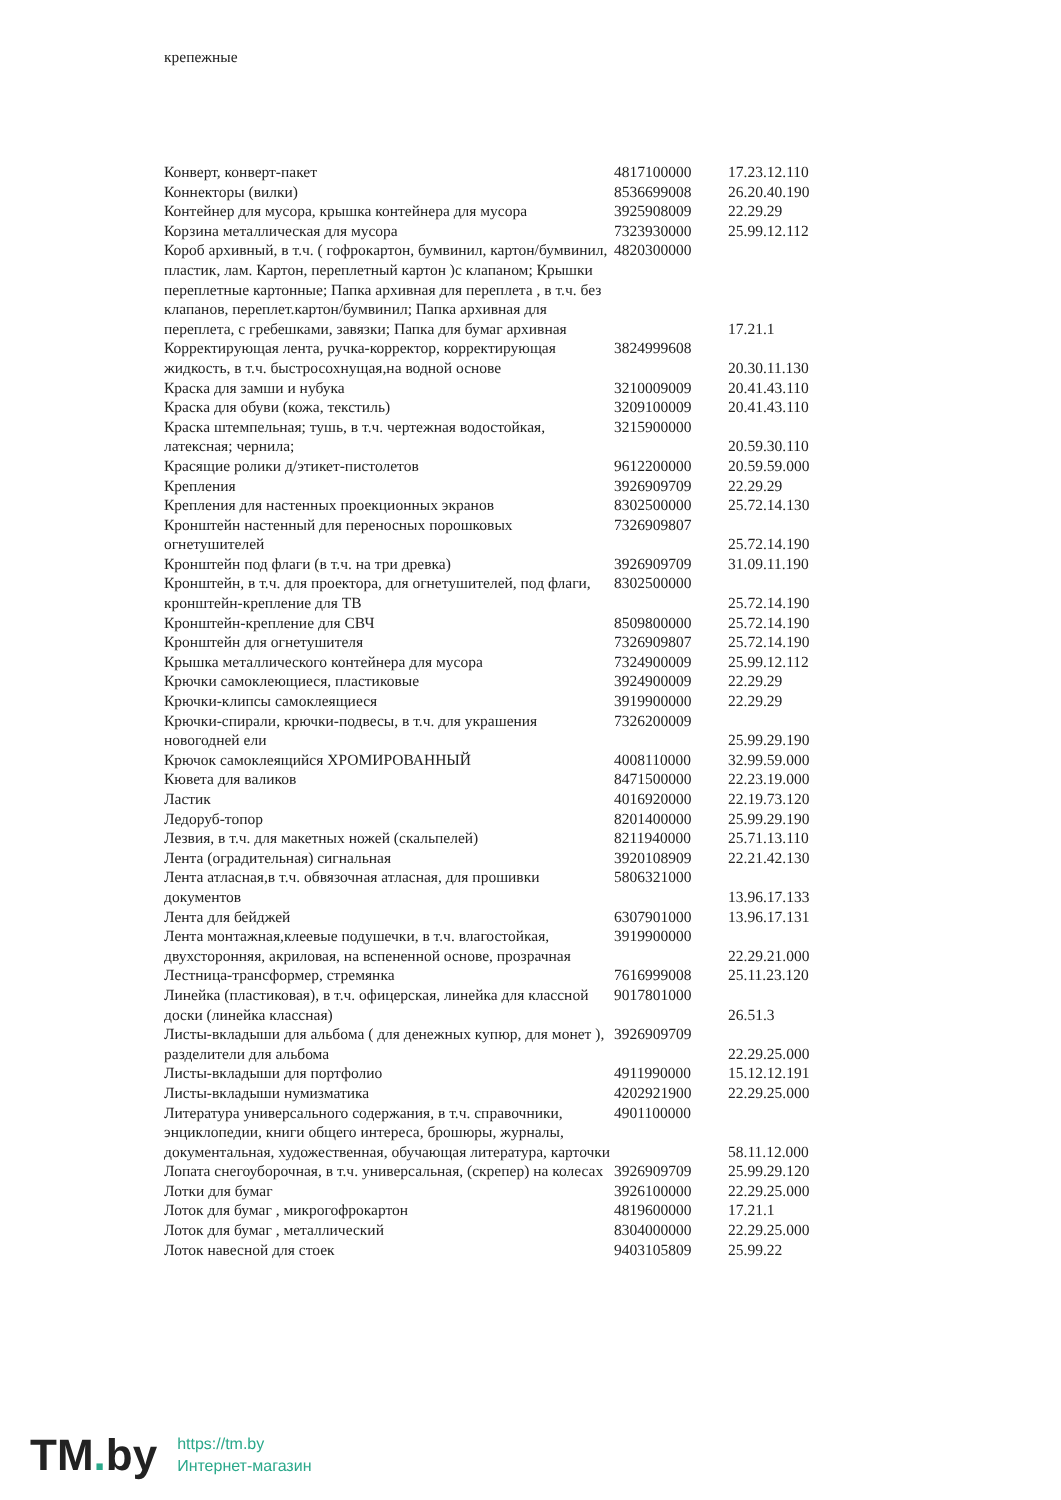крепежные
| Конверт, конверт-пакет | 4817100000 | 17.23.12.110 |
| Коннекторы (вилки) | 8536699008 | 26.20.40.190 |
| Контейнер для мусора, крышка контейнера для мусора | 3925908009 | 22.29.29 |
| Корзина металлическая для мусора | 7323930000 | 25.99.12.112 |
| Короб архивный, в т.ч. ( гофрокартон, бумвинил, картон/бумвинил, пластик, лам. Картон, переплетный картон )с клапаном; Крышки переплетные картонные; Папка архивная для переплета , в т.ч. без клапанов, переплет.картон/бумвинил; Папка архивная для переплета, с гребешками, завязки; Папка для бумаг архивная | 4820300000 | 17.21.1 |
| Корректирующая лента, ручка-корректор, корректирующая жидкость, в т.ч. быстросохнущая,на водной основе | 3824999608 | 20.30.11.130 |
| Краска для замши и нубука | 3210009009 | 20.41.43.110 |
| Краска для обуви (кожа, текстиль) | 3209100009 | 20.41.43.110 |
| Краска штемпельная; тушь, в т.ч. чертежная водостойкая, латексная; чернила; | 3215900000 | 20.59.30.110 |
| Красящие ролики д/этикет-пистолетов | 9612200000 | 20.59.59.000 |
| Крепления | 3926909709 | 22.29.29 |
| Крепления для настенных проекционных экранов | 8302500000 | 25.72.14.130 |
| Кронштейн настенный для переносных порошковых огнетушителей | 7326909807 | 25.72.14.190 |
| Кронштейн под флаги (в т.ч. на три древка) | 3926909709 | 31.09.11.190 |
| Кронштейн, в т.ч. для проектора, для огнетушителей, под флаги, кронштейн-крепление для ТВ | 8302500000 | 25.72.14.190 |
| Кронштейн-крепление для СВЧ | 8509800000 | 25.72.14.190 |
| Кронштейн для огнетушителя | 7326909807 | 25.72.14.190 |
| Крышка металлического контейнера для мусора | 7324900009 | 25.99.12.112 |
| Крючки самоклеющиеся, пластиковые | 3924900009 | 22.29.29 |
| Крючки-клипсы самоклеящиеся | 3919900000 | 22.29.29 |
| Крючки-спирали, крючки-подвесы, в т.ч. для украшения новогодней ели | 7326200009 | 25.99.29.190 |
| Крючок самоклеящийся ХРОМИРОВАННЫЙ | 4008110000 | 32.99.59.000 |
| Кювета для валиков | 8471500000 | 22.23.19.000 |
| Ластик | 4016920000 | 22.19.73.120 |
| Ледоруб-топор | 8201400000 | 25.99.29.190 |
| Лезвия, в т.ч. для макетных ножей (скальпелей) | 8211940000 | 25.71.13.110 |
| Лента (оградительная) сигнальная | 3920108909 | 22.21.42.130 |
| Лента атласная,в т.ч. обвязочная атласная, для прошивки документов | 5806321000 | 13.96.17.133 |
| Лента для бейджей | 6307901000 | 13.96.17.131 |
| Лента монтажная,клеевые подушечки, в т.ч. влагостойкая, двухсторонняя, акриловая, на вспененной основе, прозрачная | 3919900000 | 22.29.21.000 |
| Лестница-трансформер, стремянка | 7616999008 | 25.11.23.120 |
| Линейка (пластиковая), в т.ч. офицерская, линейка для классной доски (линейка классная) | 9017801000 | 26.51.3 |
| Листы-вкладыши для альбома ( для денежных купюр, для монет ), разделители для альбома | 3926909709 | 22.29.25.000 |
| Листы-вкладыши для портфолио | 4911990000 | 15.12.12.191 |
| Листы-вкладыши нумизматика | 4202921900 | 22.29.25.000 |
| Литература универсального содержания, в т.ч. справочники, энциклопедии, книги общего интереса, брошюры, журналы, документальная, художественная, обучающая литература, карточки | 4901100000 | 58.11.12.000 |
| Лопата снегоуборочная, в т.ч. универсальная, (скрепер) на колесах | 3926909709 | 25.99.29.120 |
| Лотки для бумаг | 3926100000 | 22.29.25.000 |
| Лоток для бумаг , микрогофрокартон | 4819600000 | 17.21.1 |
| Лоток для бумаг , металлический | 8304000000 | 22.29.25.000 |
| Лоток навесной для стоек | 9403105809 | 25.99.22 |
TM. by
https://tm.by
Интернет-магазин